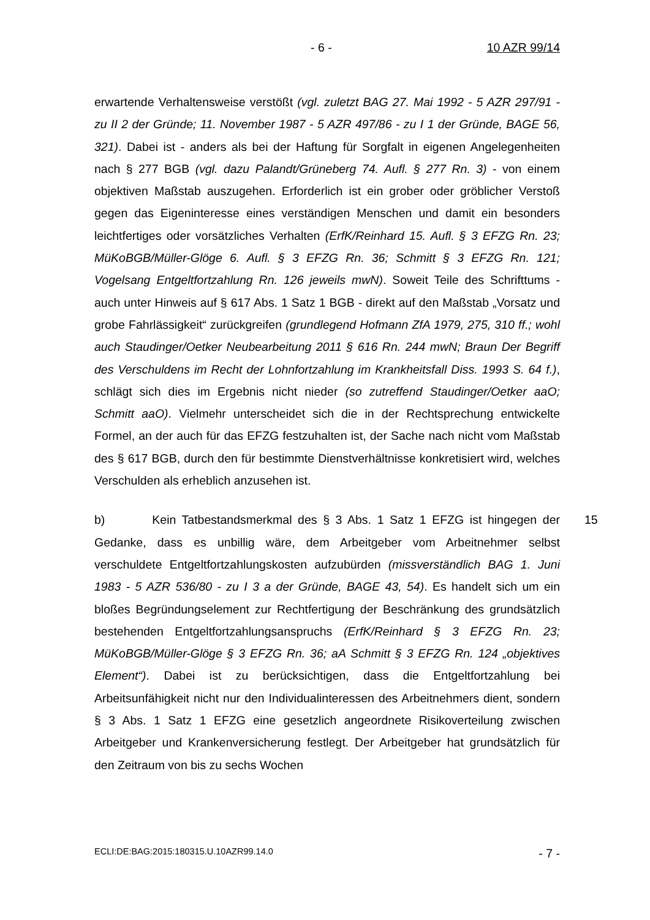- 6 - 10 AZR 99/14
erwartende Verhaltensweise verstößt (vgl. zuletzt BAG 27. Mai 1992 - 5 AZR 297/91 - zu II 2 der Gründe; 11. November 1987 - 5 AZR 497/86 - zu I 1 der Gründe, BAGE 56, 321). Dabei ist - anders als bei der Haftung für Sorgfalt in eigenen Angelegenheiten nach § 277 BGB (vgl. dazu Palandt/Grüneberg 74. Aufl. § 277 Rn. 3) - von einem objektiven Maßstab auszugehen. Erforderlich ist ein grober oder gröblicher Verstoß gegen das Eigeninteresse eines verständigen Menschen und damit ein besonders leichtfertiges oder vorsätzliches Verhalten (ErfK/Reinhard 15. Aufl. § 3 EFZG Rn. 23; MüKoBGB/Müller-Glöge 6. Aufl. § 3 EFZG Rn. 36; Schmitt § 3 EFZG Rn. 121; Vogelsang Entgeltfortzahlung Rn. 126 jeweils mwN). Soweit Teile des Schrifttums - auch unter Hinweis auf § 617 Abs. 1 Satz 1 BGB - direkt auf den Maßstab „Vorsatz und grobe Fahrlässigkeit“ zurückgreifen (grundlegend Hofmann ZfA 1979, 275, 310 ff.; wohl auch Staudinger/Oetker Neubearbeitung 2011 § 616 Rn. 244 mwN; Braun Der Begriff des Verschuldens im Recht der Lohnfortzahlung im Krankheitsfall Diss. 1993 S. 64 f.), schlägt sich dies im Ergebnis nicht nieder (so zutreffend Staudinger/Oetker aaO; Schmitt aaO). Vielmehr unterscheidet sich die in der Rechtsprechung entwickelte Formel, an der auch für das EFZG festzuhalten ist, der Sache nach nicht vom Maßstab des § 617 BGB, durch den für bestimmte Dienstverhältnisse konkretisiert wird, welches Verschulden als erheblich anzusehen ist.
15 b) Kein Tatbestandsmerkmal des § 3 Abs. 1 Satz 1 EFZG ist hingegen der Gedanke, dass es unbillig wäre, dem Arbeitgeber vom Arbeitnehmer selbst verschuldete Entgeltfortzahlungskosten aufzubürden (missverständlich BAG 1. Juni 1983 - 5 AZR 536/80 - zu I 3 a der Gründe, BAGE 43, 54). Es handelt sich um ein bloßes Begründungselement zur Rechtfertigung der Beschränkung des grundsätzlich bestehenden Entgeltfortzahlungsanspruchs (ErfK/Reinhard § 3 EFZG Rn. 23; MüKoBGB/Müller-Glöge § 3 EFZG Rn. 36; aA Schmitt § 3 EFZG Rn. 124 „objektives Element“). Dabei ist zu berücksichtigen, dass die Entgeltfortzahlung bei Arbeitsunfähigkeit nicht nur den Individualinteressen des Arbeitnehmers dient, sondern § 3 Abs. 1 Satz 1 EFZG eine gesetzlich angeordnete Risikoverteilung zwischen Arbeitgeber und Krankenversicherung festlegt. Der Arbeitgeber hat grundsätzlich für den Zeitraum von bis zu sechs Wochen
ECLI:DE:BAG:2015:180315.U.10AZR99.14.0 - 7 -